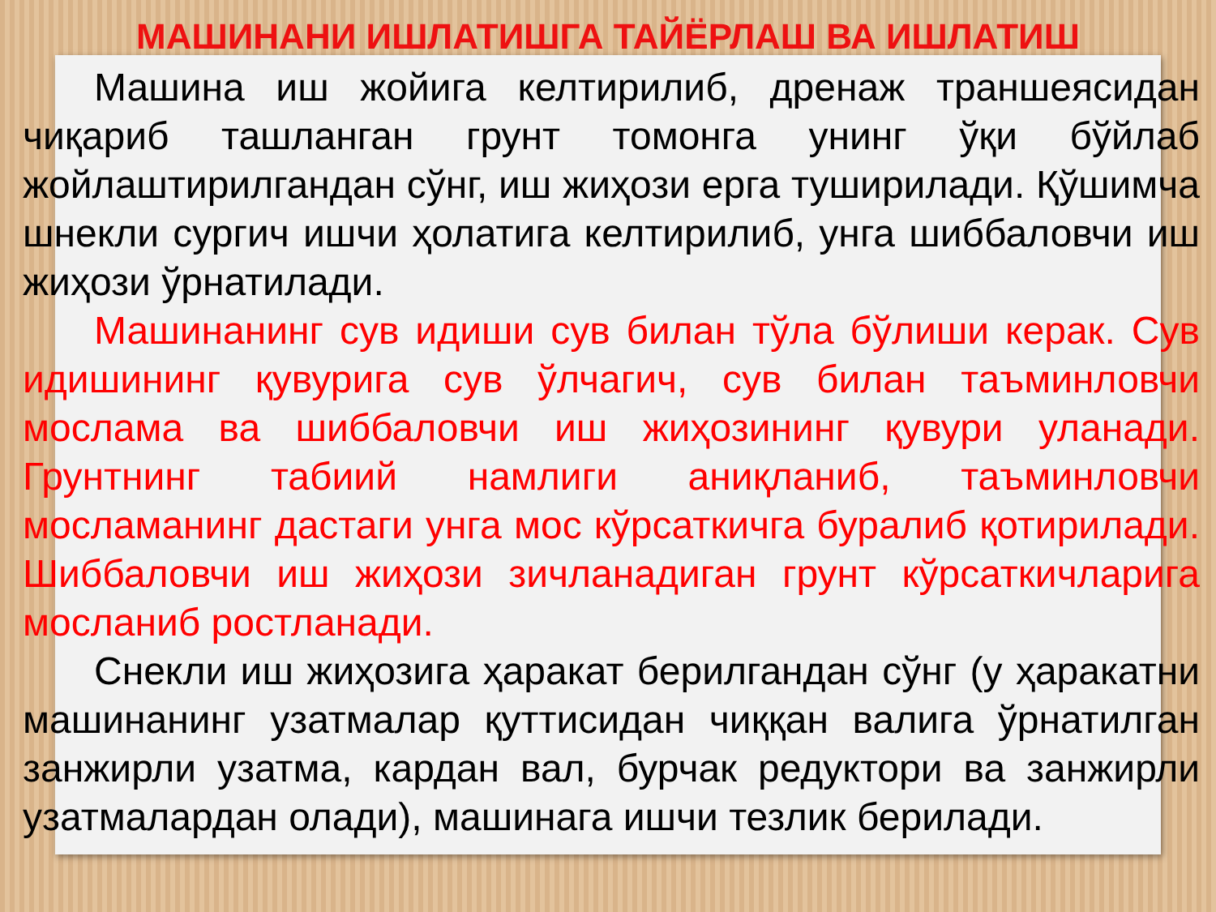МАШИНАНИ ИШЛАТИШГА ТАЙЁРЛАШ ВА ИШЛАТИШ
Машина иш жойига келтирилиб, дренаж траншеясидан чиқариб ташланган грунт томонга унинг ўқи бўйлаб жойлаштирилгандан сўнг, иш жиҳози ерга туширилади. Қўшимча шнекли сургич ишчи ҳолатига келтирилиб, унга шиббаловчи иш жиҳози ўрнатилади.
Машинанинг сув идиши сув билан тўла бўлиши керак. Сув идишининг қувурига сув ўлчагич, сув билан таъминловчи мослама ва шиббаловчи иш жиҳозининг қувури уланади. Грунтнинг табиий намлиги аниқланиб, таъминловчи мосламанинг дастаги унга мос кўрсаткичга буралиб қотирилади. Шиббаловчи иш жиҳози зичланадиган грунт кўрсаткичларига мосланиб ростланади.
Снекли иш жиҳозига ҳаракат берилгандан сўнг (у ҳаракатни машинанинг узатмалар қуттисидан чиққан валига ўрнатилган занжирли узатма, кардан вал, бурчак редуктори ва занжирли узатмалардан олади), машинага ишчи тезлик берилади.